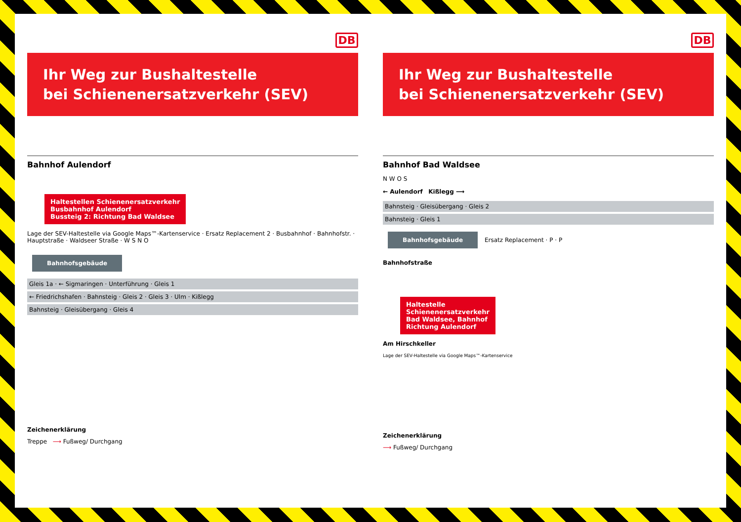DB
Ihr Weg zur Bushaltestelle
bei Schienenersatzverkehr (SEV)
Bahnhof Aulendorf
Haltestellen Schienenersatzverkehr
Busbahnhof Aulendorf
Bussteig 2: Richtung Bad Waldsee
Lage der SEV-Haltestelle via Google Maps™-Kartenservice · Ersatz Replacement 2 · Busbahnhof · Bahnhofstr. · Hauptstraße · Waldseer Straße · W S N O
Bahnhofsgebäude
Gleis 1a · ← Sigmaringen · Unterführung · Gleis 1
← Friedrichshafen · Bahnsteig · Gleis 2 · Gleis 3 · Ulm · Kißlegg
Bahnsteig · Gleisübergang · Gleis 4
Zeichenerklärung
Treppe ⟶ Fußweg/ Durchgang
DB
Ihr Weg zur Bushaltestelle
bei Schienenersatzverkehr (SEV)
Bahnhof Bad Waldsee
N W O S
← Aulendorf Kißlegg ⟶
Bahnsteig · Gleisübergang · Gleis 2
Bahnsteig · Gleis 1
Bahnhofsgebäude
Ersatz Replacement · P · P
Bahnhofstraße
Haltestelle
Schienenersatzverkehr
Bad Waldsee, Bahnhof
Richtung Aulendorf
Am Hirschkeller
Lage der SEV-Haltestelle via Google Maps™-Kartenservice
Zeichenerklärung
⟶ Fußweg/ Durchgang